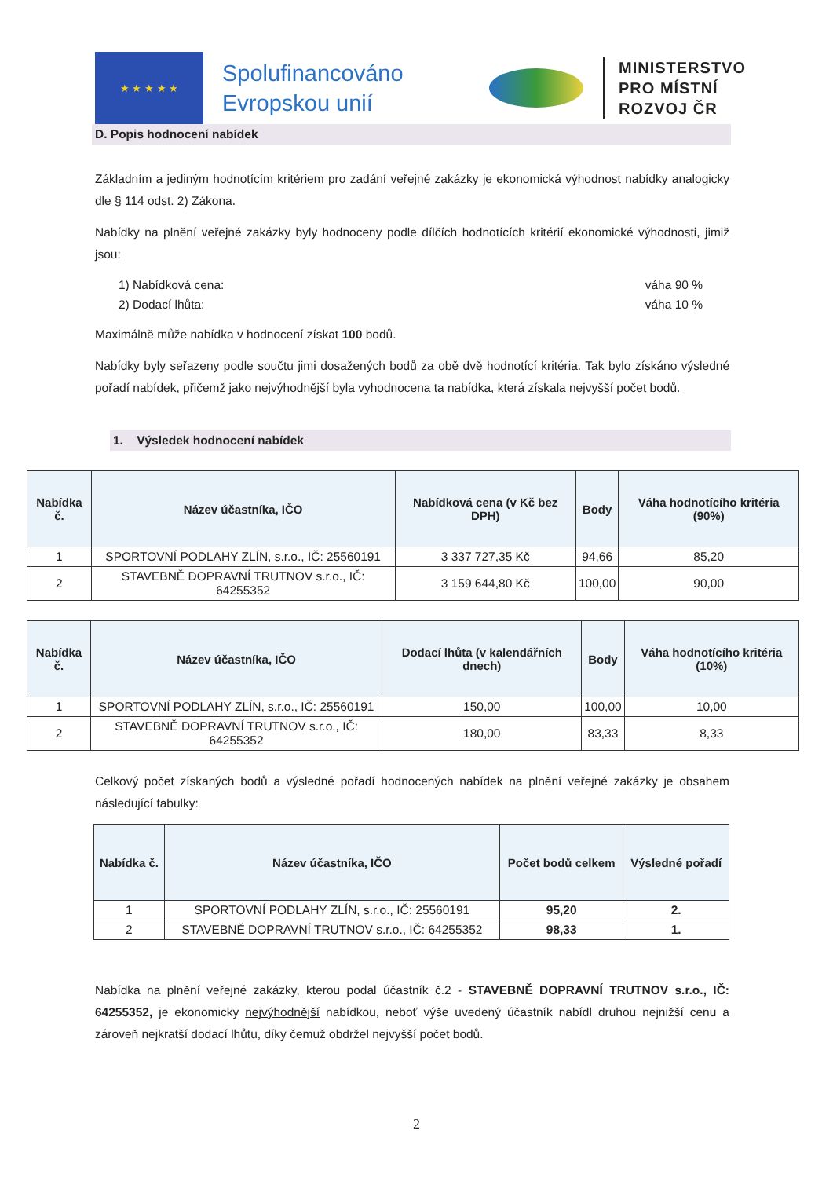★ ★ ★ ★ ★
Spolufinancováno Evropskou unií
MINISTERSTVO
PRO MÍSTNÍ
ROZVOJ ČR
D. Popis hodnocení nabídek
Základním a jediným hodnotícím kritériem pro zadání veřejné zakázky je ekonomická výhodnost nabídky analogicky dle § 114 odst. 2) Zákona.
Nabídky na plnění veřejné zakázky byly hodnoceny podle dílčích hodnotících kritérií ekonomické výhodnosti, jimiž jsou:
1) Nabídková cena: váha 90 %
2) Dodací lhůta: váha 10 %
Maximálně může nabídka v hodnocení získat 100 bodů.
Nabídky byly seřazeny podle součtu jimi dosažených bodů za obě dvě hodnotící kritéria. Tak bylo získáno výsledné pořadí nabídek, přičemž jako nejvýhodnější byla vyhodnocena ta nabídka, která získala nejvyšší počet bodů.
1. Výsledek hodnocení nabídek
| Nabídka č. | Název účastníka, IČO | Nabídková cena (v Kč bez DPH) | Body | Váha hodnotícího kritéria (90%) |
| --- | --- | --- | --- | --- |
| 1 | SPORTOVNÍ PODLAHY ZLÍN, s.r.o., IČ: 25560191 | 3 337 727,35 Kč | 94,66 | 85,20 |
| 2 | STAVEBNĚ DOPRAVNÍ TRUTNOV s.r.o., IČ: 64255352 | 3 159 644,80 Kč | 100,00 | 90,00 |
| Nabídka č. | Název účastníka, IČO | Dodací lhůta (v kalendářních dnech) | Body | Váha hodnotícího kritéria (10%) |
| --- | --- | --- | --- | --- |
| 1 | SPORTOVNÍ PODLAHY ZLÍN, s.r.o., IČ: 25560191 | 150,00 | 100,00 | 10,00 |
| 2 | STAVEBNĚ DOPRAVNÍ TRUTNOV s.r.o., IČ: 64255352 | 180,00 | 83,33 | 8,33 |
Celkový počet získaných bodů a výsledné pořadí hodnocených nabídek na plnění veřejné zakázky je obsahem následující tabulky:
| Nabídka č. | Název účastníka, IČO | Počet bodů celkem | Výsledné pořadí |
| --- | --- | --- | --- |
| 1 | SPORTOVNÍ PODLAHY ZLÍN, s.r.o., IČ: 25560191 | 95,20 | 2. |
| 2 | STAVEBNĚ DOPRAVNÍ TRUTNOV s.r.o., IČ: 64255352 | 98,33 | 1. |
Nabídka na plnění veřejné zakázky, kterou podal účastník č.2 - STAVEBNĚ DOPRAVNÍ TRUTNOV s.r.o., IČ: 64255352, je ekonomicky nejvýhodnější nabídkou, neboť výše uvedený účastník nabídl druhou nejnižší cenu a zároveň nejkratší dodací lhůtu, díky čemuž obdržel nejvyšší počet bodů.
2